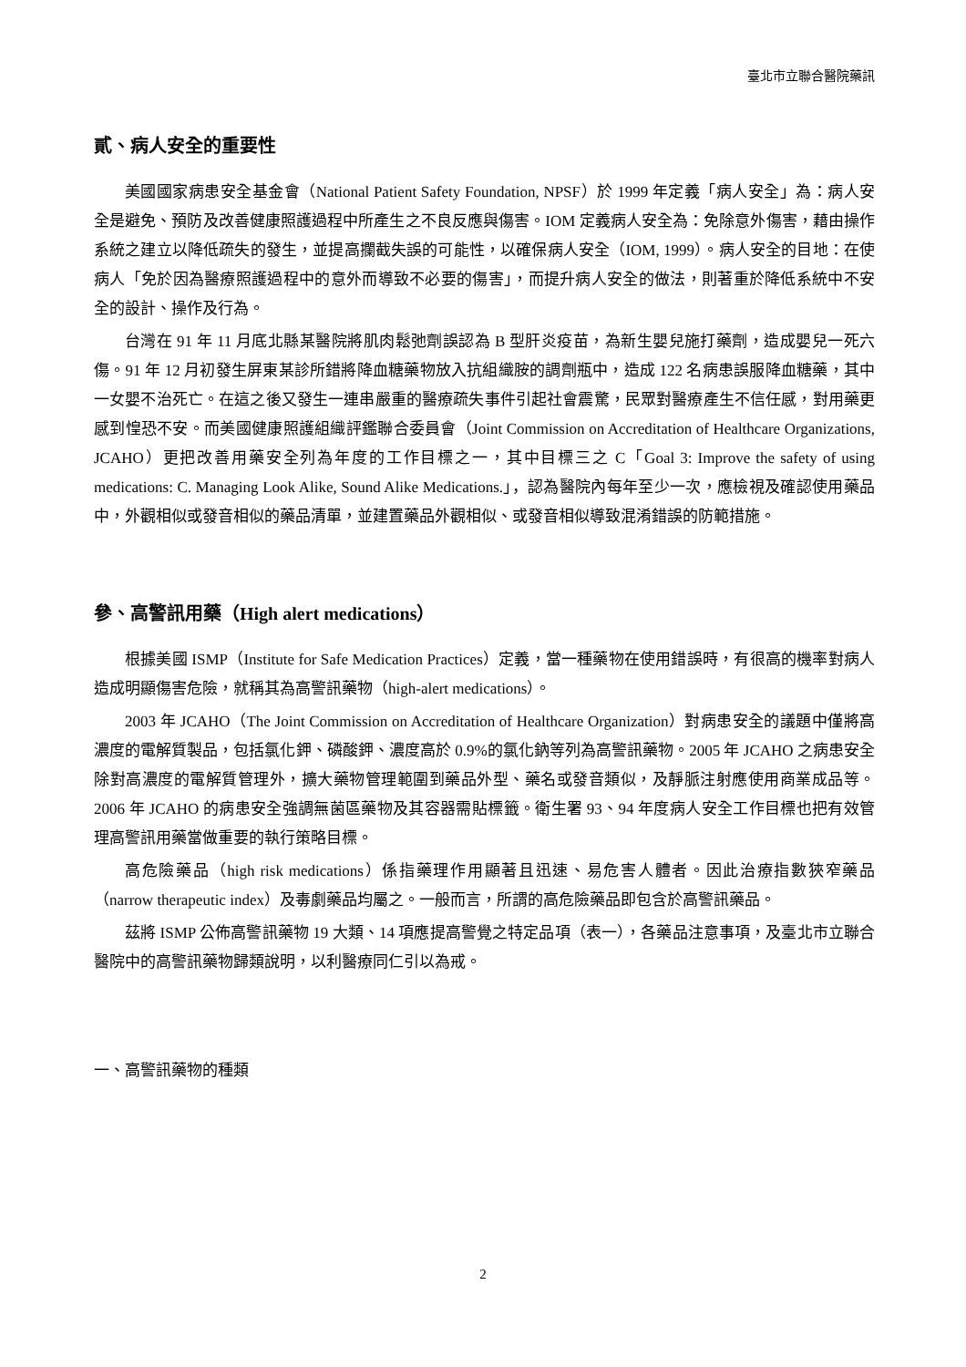臺北市立聯合醫院藥訊
貳、病人安全的重要性
美國國家病患安全基金會（National Patient Safety Foundation, NPSF）於 1999 年定義「病人安全」為：病人安全是避免、預防及改善健康照護過程中所產生之不良反應與傷害。IOM 定義病人安全為：免除意外傷害，藉由操作系統之建立以降低疏失的發生，並提高攔截失誤的可能性，以確保病人安全（IOM, 1999）。病人安全的目地：在使病人「免於因為醫療照護過程中的意外而導致不必要的傷害」，而提升病人安全的做法，則著重於降低系統中不安全的設計、操作及行為。
台灣在 91 年 11 月底北縣某醫院將肌肉鬆弛劑誤認為 B 型肝炎疫苗，為新生嬰兒施打藥劑，造成嬰兒一死六傷。91 年 12 月初發生屏東某診所錯將降血糖藥物放入抗組織胺的調劑瓶中，造成 122 名病患誤服降血糖藥，其中一女嬰不治死亡。在這之後又發生一連串嚴重的醫療疏失事件引起社會震驚，民眾對醫療產生不信任感，對用藥更感到惶恐不安。而美國健康照護組織評鑑聯合委員會（Joint Commission on Accreditation of Healthcare Organizations, JCAHO）更把改善用藥安全列為年度的工作目標之一，其中目標三之 C「Goal 3: Improve the safety of using medications: C. Managing Look Alike, Sound Alike Medications.」，認為醫院內每年至少一次，應檢視及確認使用藥品中，外觀相似或發音相似的藥品清單，並建置藥品外觀相似、或發音相似導致混淆錯誤的防範措施。
參、高警訊用藥（High alert medications）
根據美國 ISMP（Institute for Safe Medication Practices）定義，當一種藥物在使用錯誤時，有很高的機率對病人造成明顯傷害危險，就稱其為高警訊藥物（high-alert medications）。
2003 年 JCAHO（The Joint Commission on Accreditation of Healthcare Organization）對病患安全的議題中僅將高濃度的電解質製品，包括氯化鉀、磷酸鉀、濃度高於 0.9%的氯化鈉等列為高警訊藥物。2005 年 JCAHO 之病患安全除對高濃度的電解質管理外，擴大藥物管理範圍到藥品外型、藥名或發音類似，及靜脈注射應使用商業成品等。2006 年 JCAHO 的病患安全強調無菌區藥物及其容器需貼標籤。衛生署 93、94 年度病人安全工作目標也把有效管理高警訊用藥當做重要的執行策略目標。
高危險藥品（high risk medications）係指藥理作用顯著且迅速、易危害人體者。因此治療指數狹窄藥品（narrow therapeutic index）及毒劇藥品均屬之。一般而言，所謂的高危險藥品即包含於高警訊藥品。
茲將 ISMP 公佈高警訊藥物 19 大類、14 項應提高警覺之特定品項（表一），各藥品注意事項，及臺北市立聯合醫院中的高警訊藥物歸類說明，以利醫療同仁引以為戒。
一、高警訊藥物的種類
2